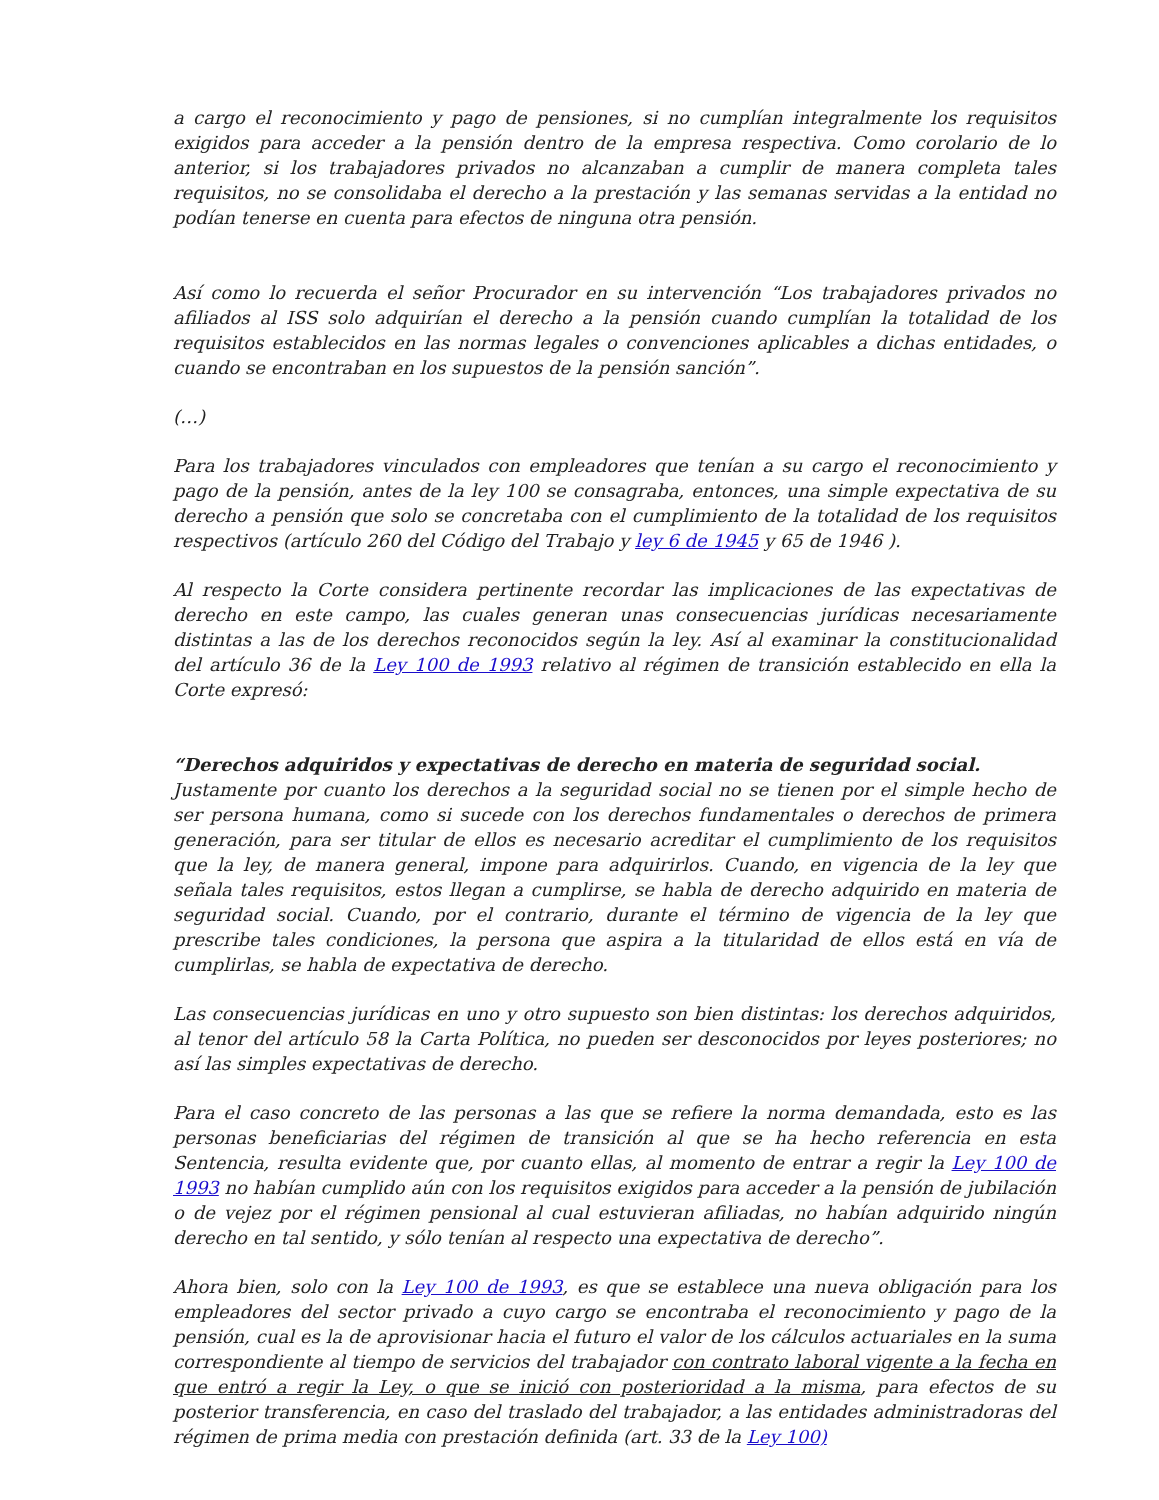a cargo el reconocimiento y pago de pensiones, si no cumplían integralmente los requisitos exigidos para acceder a la pensión dentro de la empresa respectiva. Como corolario de lo anterior, si los trabajadores privados no alcanzaban a cumplir de manera completa tales requisitos, no se consolidaba el derecho a la prestación y las semanas servidas a la entidad no podían tenerse en cuenta para efectos de ninguna otra pensión.
Así como lo recuerda el señor Procurador en su intervención “Los trabajadores privados no afiliados al ISS solo adquirían el derecho a la pensión cuando cumplían la totalidad de los requisitos establecidos en las normas legales o convenciones aplicables a dichas entidades, o cuando se encontraban en los supuestos de la pensión sanción”.
(…)
Para los trabajadores vinculados con empleadores que tenían a su cargo el reconocimiento y pago de la pensión, antes de la ley 100 se consagraba, entonces, una simple expectativa de su derecho a pensión que solo se concretaba con el cumplimiento de la totalidad de los requisitos respectivos (artículo 260 del Código del Trabajo y ley 6 de 1945 y 65 de 1946 ).
Al respecto la Corte considera pertinente recordar las implicaciones de las expectativas de derecho en este campo, las cuales generan unas consecuencias jurídicas necesariamente distintas a las de los derechos reconocidos según la ley. Así al examinar la constitucionalidad del artículo 36 de la Ley 100 de 1993 relativo al régimen de transición establecido en ella la Corte expresó:
“Derechos adquiridos y expectativas de derecho en materia de seguridad social.
Justamente por cuanto los derechos a la seguridad social no se tienen por el simple hecho de ser persona humana, como si sucede con los derechos fundamentales o derechos de primera generación, para ser titular de ellos es necesario acreditar el cumplimiento de los requisitos que la ley, de manera general, impone para adquirirlos. Cuando, en vigencia de la ley que señala tales requisitos, estos llegan a cumplirse, se habla de derecho adquirido en materia de seguridad social. Cuando, por el contrario, durante el término de vigencia de la ley que prescribe tales condiciones, la persona que aspira a la titularidad de ellos está en vía de cumplirlas, se habla de expectativa de derecho.
Las consecuencias jurídicas en uno y otro supuesto son bien distintas: los derechos adquiridos, al tenor del artículo 58 la Carta Política, no pueden ser desconocidos por leyes posteriores; no así las simples expectativas de derecho.
Para el caso concreto de las personas a las que se refiere la norma demandada, esto es las personas beneficiarias del régimen de transición al que se ha hecho referencia en esta Sentencia, resulta evidente que, por cuanto ellas, al momento de entrar a regir la Ley 100 de 1993 no habían cumplido aún con los requisitos exigidos para acceder a la pensión de jubilación o de vejez por el régimen pensional al cual estuvieran afiliadas, no habían adquirido ningún derecho en tal sentido, y sólo tenían al respecto una expectativa de derecho”.
Ahora bien, solo con la Ley 100 de 1993, es que se establece una nueva obligación para los empleadores del sector privado a cuyo cargo se encontraba el reconocimiento y pago de la pensión, cual es la de aprovisionar hacia el futuro el valor de los cálculos actuariales en la suma correspondiente al tiempo de servicios del trabajador con contrato laboral vigente a la fecha en que entró a regir la Ley, o que se inició con posterioridad a la misma, para efectos de su posterior transferencia, en caso del traslado del trabajador, a las entidades administradoras del régimen de prima media con prestación definida (art. 33 de la Ley 100)